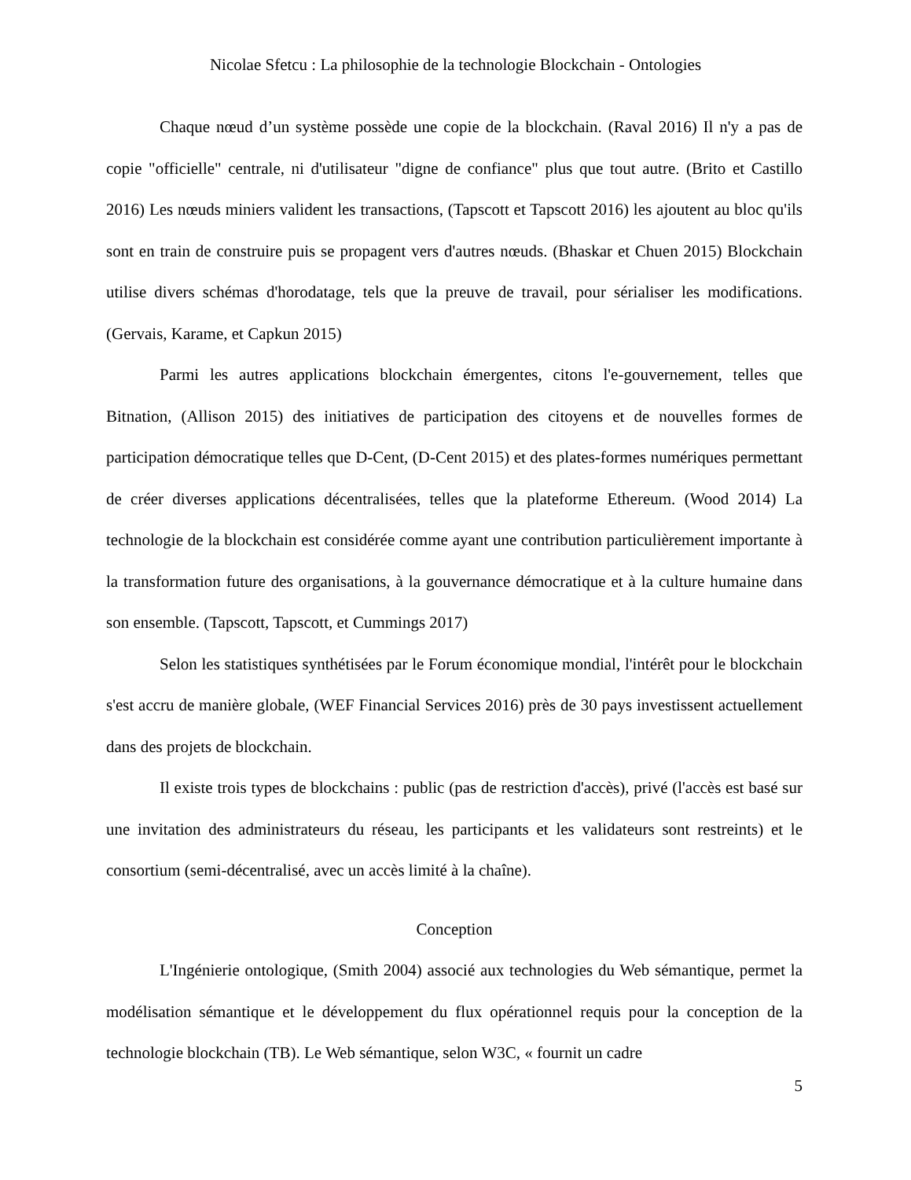Nicolae Sfetcu : La philosophie de la technologie Blockchain - Ontologies
Chaque nœud d’un système possède une copie de la blockchain. (Raval 2016) Il n'y a pas de copie "officielle" centrale, ni d'utilisateur "digne de confiance" plus que tout autre. (Brito et Castillo 2016) Les nœuds miniers valident les transactions, (Tapscott et Tapscott 2016) les ajoutent au bloc qu'ils sont en train de construire puis se propagent vers d'autres nœuds. (Bhaskar et Chuen 2015) Blockchain utilise divers schémas d'horodatage, tels que la preuve de travail, pour sérialiser les modifications. (Gervais, Karame, et Capkun 2015)
Parmi les autres applications blockchain émergentes, citons l'e-gouvernement, telles que Bitnation, (Allison 2015) des initiatives de participation des citoyens et de nouvelles formes de participation démocratique telles que D-Cent, (D-Cent 2015) et des plates-formes numériques permettant de créer diverses applications décentralisées, telles que la plateforme Ethereum. (Wood 2014) La technologie de la blockchain est considérée comme ayant une contribution particulièrement importante à la transformation future des organisations, à la gouvernance démocratique et à la culture humaine dans son ensemble. (Tapscott, Tapscott, et Cummings 2017)
Selon les statistiques synthétisées par le Forum économique mondial, l'intérêt pour le blockchain s'est accru de manière globale, (WEF Financial Services 2016) près de 30 pays investissent actuellement dans des projets de blockchain.
Il existe trois types de blockchains : public (pas de restriction d'accès), privé (l'accès est basé sur une invitation des administrateurs du réseau, les participants et les validateurs sont restreints) et le consortium (semi-décentralisé, avec un accès limité à la chaîne).
Conception
L'Ingénierie ontologique, (Smith 2004) associé aux technologies du Web sémantique, permet la modélisation sémantique et le développement du flux opérationnel requis pour la conception de la technologie blockchain (TB). Le Web sémantique, selon W3C, « fournit un cadre
5